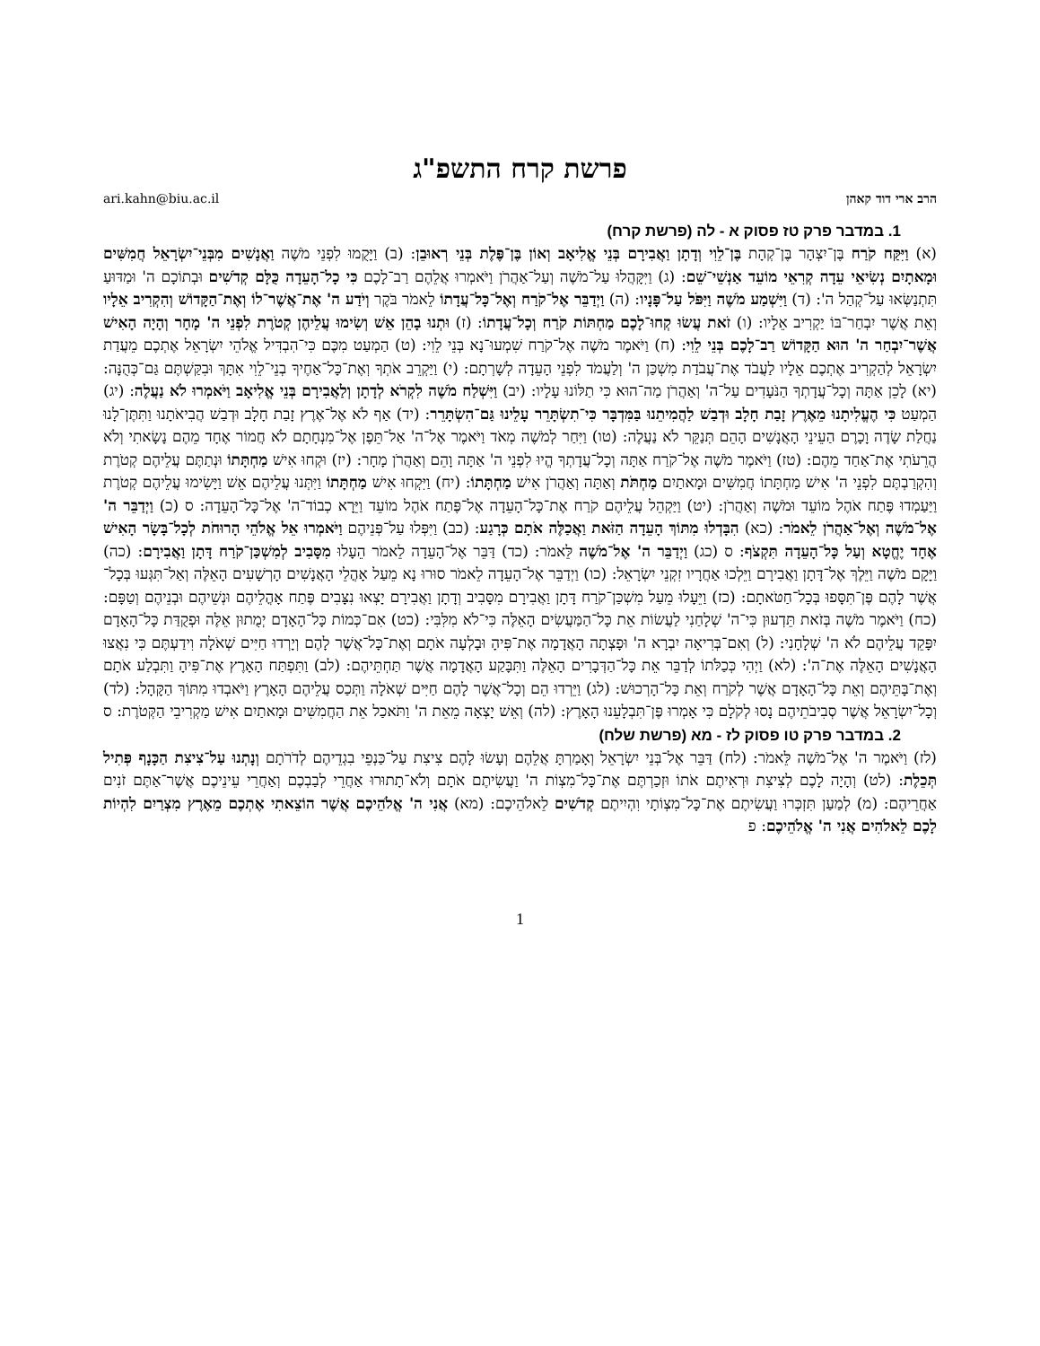פרשת קרח התשפ"ג
הרב ארי דוד קאהן ari.kahn@biu.ac.il
1. במדבר פרק טז פסוק א - לה (פרשת קרח)
(א) וַיִּקַּח קֹרַח בֶּן־יִצְהָר בֶּן־קְהָת בֶּן־לֵוִי וְדָתָן וַאֲבִירָם בְּנֵי אֱלִיאָב וְאוֹן בֶּן־פֶּלֶת בְּנֵי רְאוּבֵן: (ב) וַיָּקֻמוּ לִפְנֵי מֹשֶׁה וַאֲנָשִׁים מִבְּנֵי־יִשְׂרָאֵל חֲמִשִּׁים וּמָאתָיִם נְשִׂיאֵי עֵדָה קְרִאֵי מוֹעֵד אַנְשֵׁי־שֵׁם: (ג) וַיִּקָּהֲלוּ עַל־מֹשֶׁה וְעַל־אַהֲרֹן וַיֹּאמְרוּ אֲלֵהֶם רַב־לָכֶם כִּי כָל־הָעֵדָה כֻּלָּם קְדֹשִׁים וּבְתוֹכָם ה' וּמַדּוּעַ תִּתְנַשְּׂאוּ עַל־קְהַל ה': (ד) וַיִּשְׁמַע מֹשֶׁה וַיִּפֹּל עַל־פָּנָיו: (ה) וַיְדַבֵּר אֶל־קֹרַח וְאֶל־כָּל־עֲדָתוֹ לֵאמֹר בֹּקֶר וְיֹדַע ה' אֶת־אֲשֶׁר־לוֹ וְאֶת־הַקָּדוֹשׁ וְהִקְרִיב אֵלָיו וְאֵת אֲשֶׁר יִבְחַר־בּוֹ יַקְרִיב אֵלָיו: (ו) זֹאת עֲשׂוּ קְחוּ־לָכֶם מַחְתּוֹת קֹרַח וְכָל־עֲדָתוֹ: (ז) וּתְנוּ בָהֵן אֵשׁ וְשִׂימוּ עֲלֵיהֶן קְטֹרֶת לִפְנֵי ה' מָחָר וְהָיָה הָאִישׁ אֲשֶׁר־יִבְחַר ה' הוּא הַקָּדוֹשׁ רַב־לָכֶם בְּנֵי לֵוִי: (ח) וַיֹּאמֶר מֹשֶׁה אֶל־קֹרַח שִׁמְעוּ־נָא בְּנֵי לֵוִי: (ט) הַמְעַט מִכֶּם כִּי־הִבְדִּיל אֱלֹהֵי יִשְׂרָאֵל אֶתְכֶם מֵעֲדַת יִשְׂרָאֵל לְהַקְרִיב אֶתְכֶם אֵלָיו לַעֲבֹד אֶת־עֲבֹדַת מִשְׁכַּן ה' וְלַעֲמֹד לִפְנֵי הָעֵדָה לְשָׁרְתָם: (י) וַיַּקְרֵב אֹתְךָ וְאֶת־כָּל־אַחֶיךָ בְנֵי־לֵוִי אִתָּךְ וּבִקַּשְׁתֶּם גַּם־כְּהֻנָּה: (יא) לָכֵן אַתָּה וְכָל־עֲדָתְךָ הַנֹּעָדִים עַל־ה' וְאַהֲרֹן מַה־הוּא כִּי תַלּוֹנוּ עָלָיו: (יב) וַיִּשְׁלַח מֹשֶׁה לִקְרֹא לְדָתָן וְלַאֲבִירָם בְּנֵי אֱלִיאָב וַיֹּאמְרוּ לֹא נַעֲלֶה: (יג) הַמְעַט כִּי הֶעֱלִיתָנוּ מֵאֶרֶץ זָבַת חָלָב וּדְבַשׁ לַהֲמִיתֵנוּ בַּמִּדְבָּר כִּי־תִשְׂתָּרֵר עָלֵינוּ גַּם־הִשְׂתָּרֵר: (יד) אַף לֹא אֶל־אֶרֶץ זָבַת חָלָב וּדְבַשׁ הֲבִיאֹתָנוּ וַתִּתֶּן־לָנוּ נַחֲלַת שָׂדֶה וָכָרֶם הַעֵינֵי הָאֲנָשִׁים הָהֵם תְּנַקֵּר לֹא נַעֲלֶה: (טו) וַיִּחַר לְמֹשֶׁה מְאֹד וַיֹּאמֶר אֶל־ה' אַל־תֵּפֶן אֶל־מִנְחָתָם לֹא חֲמוֹר אֶחָד מֵהֶם נָשָׂאתִי וְלֹא הֲרֵעֹתִי אֶת־אַחַד מֵהֶם: (טז) וַיֹּאמֶר מֹשֶׁה אֶל־קֹרַח אַתָּה וְכָל־עֲדָתְךָ הֱיוּ לִפְנֵי ה' אַתָּה וָהֵם וְאַהֲרֹן מָחָר: (יז) וּקְחוּ אִישׁ מַחְתָּתוֹ וּנְתַתֶּם עֲלֵיהֶם קְטֹרֶת וְהִקְרַבְתֶּם לִפְנֵי ה' אִישׁ מַחְתָּתוֹ חֲמִשִּׁים וּמָאתַיִם מַחְתֹּת וְאַתָּה וְאַהֲרֹן אִישׁ מַחְתָּתוֹ: (יח) וַיִּקְחוּ אִישׁ מַחְתָּתוֹ וַיִּתְּנוּ עֲלֵיהֶם אֵשׁ וַיָּשִׂימוּ עֲלֵיהֶם קְטֹרֶת וַיַּעַמְדוּ פֶּתַח אֹהֶל מוֹעֵד וּמֹשֶׁה וְאַהֲרֹן: (יט) וַיַּקְהֵל עֲלֵיהֶם קֹרַח אֶת־כָּל־הָעֵדָה אֶל־פֶּתַח אֹהֶל מוֹעֵד וַיֵּרָא כְבוֹד־ה' אֶל־כָּל־הָעֵדָה: ס (כ) וַיְדַבֵּר ה' אֶל־מֹשֶׁה וְאֶל־אַהֲרֹן לֵאמֹר: (כא) הִבָּדְלוּ מִתּוֹךְ הָעֵדָה הַזֹּאת וַאֲכַלֶּה אֹתָם כְּרָגַע: (כב) וַיִּפְּלוּ עַל־פְּנֵיהֶם וַיֹּאמְרוּ אֵל אֱלֹהֵי הָרוּחֹת לְכָל־בָּשָׂר הָאִישׁ אֶחָד יֶחֱטָא וְעַל כָּל־הָעֵדָה תִּקְצֹף: ס (כג) וַיְדַבֵּר ה' אֶל־מֹשֶׁה לֵּאמֹר: (כד) דַּבֵּר אֶל־הָעֵדָה לֵאמֹר הֵעָלוּ מִסָּבִיב לְמִשְׁכַּן־קֹרַח דָּתָן וַאֲבִירָם: (כה) וַיָּקָם מֹשֶׁה וַיֵּלֶךְ אֶל־דָּתָן וַאֲבִירָם וַיֵּלְכוּ אַחֲרָיו זִקְנֵי יִשְׂרָאֵל: (כו) וַיְדַבֵּר אֶל־הָעֵדָה לֵאמֹר סוּרוּ נָא מֵעַל אָהֳלֵי הָאֲנָשִׁים הָרְשָׁעִים הָאֵלֶּה וְאַל־תִּגְּעוּ בְּכָל־אֲשֶׁר לָהֶם פֶּן־תִּסָּפוּ בְּכָל־חַטֹּאתָם: (כז) וַיֵּעָלוּ מֵעַל מִשְׁכַּן־קֹרַח דָּתָן וַאֲבִירָם מִסָּבִיב וְדָתָן וַאֲבִירָם יָצְאוּ נִצָּבִים פֶּתַח אָהֳלֵיהֶם וּנְשֵׁיהֶם וּבְנֵיהֶם וְטַפָּם: (כח) וַיֹּאמֶר מֹשֶׁה בְּזֹאת תֵּדְעוּן כִּי־ה' שְׁלָחַנִי לַעֲשׂוֹת אֵת כָּל־הַמַּעֲשִׂים הָאֵלֶּה כִּי־לֹא מִלִּבִּי: (כט) אִם־כְּמוֹת כָּל־הָאָדָם יְמֻתוּן אֵלֶּה וּפְקֻדַּת כָּל־הָאָדָם יִפָּקֵד עֲלֵיהֶם לֹא ה' שְׁלָחָנִי: (ל) וְאִם־בְּרִיאָה יִבְרָא ה' וּפָצְתָה הָאֲדָמָה אֶת־פִּיהָ וּבָלְעָה אֹתָם וְאֶת־כָּל־אֲשֶׁר לָהֶם וְיָרְדוּ חַיִּים שְׁאֹלָה וִידַעְתֶּם כִּי נִאֲצוּ הָאֲנָשִׁים הָאֵלֶּה אֶת־ה': (לא) וַיְהִי כְּכַלֹּתוֹ לְדַבֵּר אֵת כָּל־הַדְּבָרִים הָאֵלֶּה וַתִּבָּקַע הָאֲדָמָה אֲשֶׁר תַּחְתֵּיהֶם: (לב) וַתִּפְתַּח הָאָרֶץ אֶת־פִּיהָ וַתִּבְלַע אֹתָם וְאֶת־בָּתֵּיהֶם וְאֵת כָּל־הָאָדָם אֲשֶׁר לְקֹרַח וְאֵת כָּל־הָרְכוּשׁ: (לג) וַיֵּרְדוּ הֵם וְכָל־אֲשֶׁר לָהֶם חַיִּים שְׁאֹלָה וַתְּכַס עֲלֵיהֶם הָאָרֶץ וַיֹּאבְדוּ מִתּוֹךְ הַקָּהָל: (לד) וְכָל־יִשְׂרָאֵל אֲשֶׁר סְבִיבֹתֵיהֶם נָסוּ לְקֹלָם כִּי אָמְרוּ פֶּן־תִּבְלָעֵנוּ הָאָרֶץ: (לה) וְאֵשׁ יָצְאָה מֵאֵת ה' וַתֹּאכַל אֵת הַחֲמִשִּׁים וּמָאתַיִם אִישׁ מַקְרִיבֵי הַקְּטֹרֶת: ס
2. במדבר פרק טו פסוק לז - מא (פרשת שלח)
(לז) וַיֹּאמֶר ה' אֶל־מֹשֶׁה לֵּאמֹר: (לח) דַּבֵּר אֶל־בְּנֵי יִשְׂרָאֵל וְאָמַרְתָּ אֲלֵהֶם וְעָשׂוּ לָהֶם צִיצִת עַל־כַּנְפֵי בִגְדֵיהֶם לְדֹרֹתָם וְנָתְנוּ עַל־צִיצִת הַכָּנָף פְּתִיל תְּכֵלֶת: (לט) וְהָיָה לָכֶם לְצִיצִת וּרְאִיתֶם אֹתוֹ וּזְכַרְתֶּם אֶת־כָּל־מִצְוֹת ה' וַעֲשִׂיתֶם אֹתָם וְלֹא־תָתוּרוּ אַחֲרֵי לְבַבְכֶם וְאַחֲרֵי עֵינֵיכֶם אֲשֶׁר־אַתֶּם זֹנִים אַחֲרֵיהֶם: (מ) לְמַעַן תִּזְכְּרוּ וַעֲשִׂיתֶם אֶת־כָּל־מִצְוֹתָי וִהְיִיתֶם קְדֹשִׁים לֵאלֹהֵיכֶם: (מא) אֲנִי ה' אֱלֹהֵיכֶם אֲשֶׁר הוֹצֵאתִי אֶתְכֶם מֵאֶרֶץ מִצְרַיִם לִהְיוֹת לָכֶם לֵאלֹהִים אֲנִי ה' אֱלֹהֵיכֶם: פ
1